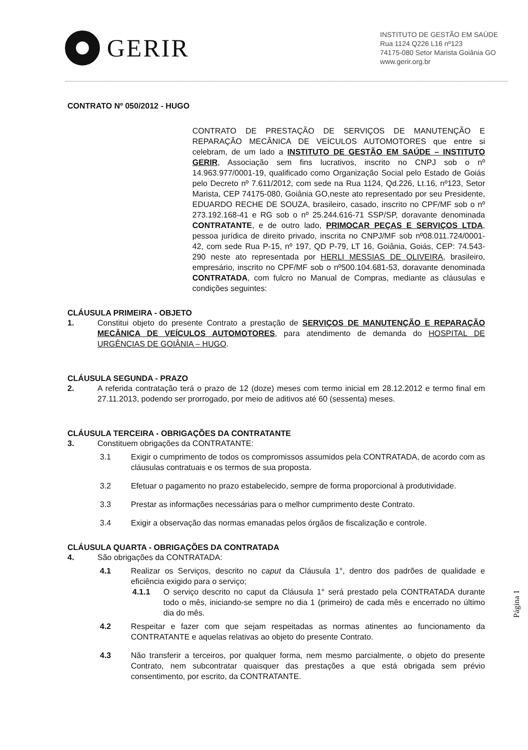GERIR
INSTITUTO DE GESTÃO EM SAÚDE
Rua 1124 Q226 L16 nº123
74175-080 Setor Marista Goiânia GO
www.gerir.org.br
CONTRATO Nº 050/2012 - HUGO
CONTRATO DE PRESTAÇÃO DE SERVIÇOS DE MANUTENÇÃO E REPARAÇÃO MECÂNICA DE VEÍCULOS AUTOMOTORES que entre si celebram, de um lado a INSTITUTO DE GESTÃO EM SAÚDE – INSTITUTO GERIR, Associação sem fins lucrativos, inscrito no CNPJ sob o nº 14.963.977/0001-19, qualificado como Organização Social pelo Estado de Goiás pelo Decreto nº 7.611/2012, com sede na Rua 1124, Qd.226, Lt.16, nº123, Setor Marista, CEP 74175-080, Goiânia GO,neste ato representado por seu Presidente, EDUARDO RECHE DE SOUZA, brasileiro, casado, inscrito no CPF/MF sob o nº 273.192.168-41 e RG sob o nº 25.244.616-71 SSP/SP, doravante denominada CONTRATANTE, e de outro lado, PRIMOCAR PEÇAS E SERVIÇOS LTDA, pessoa jurídica de direito privado, inscrita no CNPJ/MF sob nº08.011.724/0001-42, com sede Rua P-15, nº 197, QD P-79, LT 16, Goiânia, Goiás, CEP: 74.543-290 neste ato representada por HERLI MESSIAS DE OLIVEIRA, brasileiro, empresário, inscrito no CPF/MF sob o nº500.104.681-53, doravante denominada CONTRATADA, com fulcro no Manual de Compras, mediante as cláusulas e condições seguintes:
CLÁUSULA PRIMEIRA - OBJETO
1. Constitui objeto do presente Contrato a prestação de SERVIÇOS DE MANUTENÇÃO E REPARAÇÃO MECÂNICA DE VEÍCULOS AUTOMOTORES, para atendimento de demanda do HOSPITAL DE URGÊNCIAS DE GOIÂNIA – HUGO.
CLÁUSULA SEGUNDA - PRAZO
2. A referida contratação terá o prazo de 12 (doze) meses com termo inicial em 28.12.2012 e termo final em 27.11.2013, podendo ser prorrogado, por meio de aditivos até 60 (sessenta) meses.
CLÁUSULA TERCEIRA - OBRIGAÇÕES DA CONTRATANTE
3. Constituem obrigações da CONTRATANTE:
3.1 Exigir o cumprimento de todos os compromissos assumidos pela CONTRATADA, de acordo com as cláusulas contratuais e os termos de sua proposta.
3.2 Efetuar o pagamento no prazo estabelecido, sempre de forma proporcional à produtividade.
3.3 Prestar as informações necessárias para o melhor cumprimento deste Contrato.
3.4 Exigir a observação das normas emanadas pelos órgãos de fiscalização e controle.
CLÁUSULA QUARTA - OBRIGAÇÕES DA CONTRATADA
4. São obrigações da CONTRATADA:
4.1 Realizar os Serviços, descrito no caput da Cláusula 1°, dentro dos padrões de qualidade e eficiência exigido para o serviço;
4.1.1 O serviço descrito no caput da Cláusula 1° será prestado pela CONTRATADA durante todo o mês, iniciando-se sempre no dia 1 (primeiro) de cada mês e encerrado no último dia do mês.
4.2 Respeitar e fazer com que sejam respeitadas as normas atinentes ao funcionamento da CONTRATANTE e aquelas relativas ao objeto do presente Contrato.
4.3 Não transferir a terceiros, por qualquer forma, nem mesmo parcialmente, o objeto do presente Contrato, nem subcontratar quaisquer das prestações a que está obrigada sem prévio consentimento, por escrito, da CONTRATANTE.
Página 1